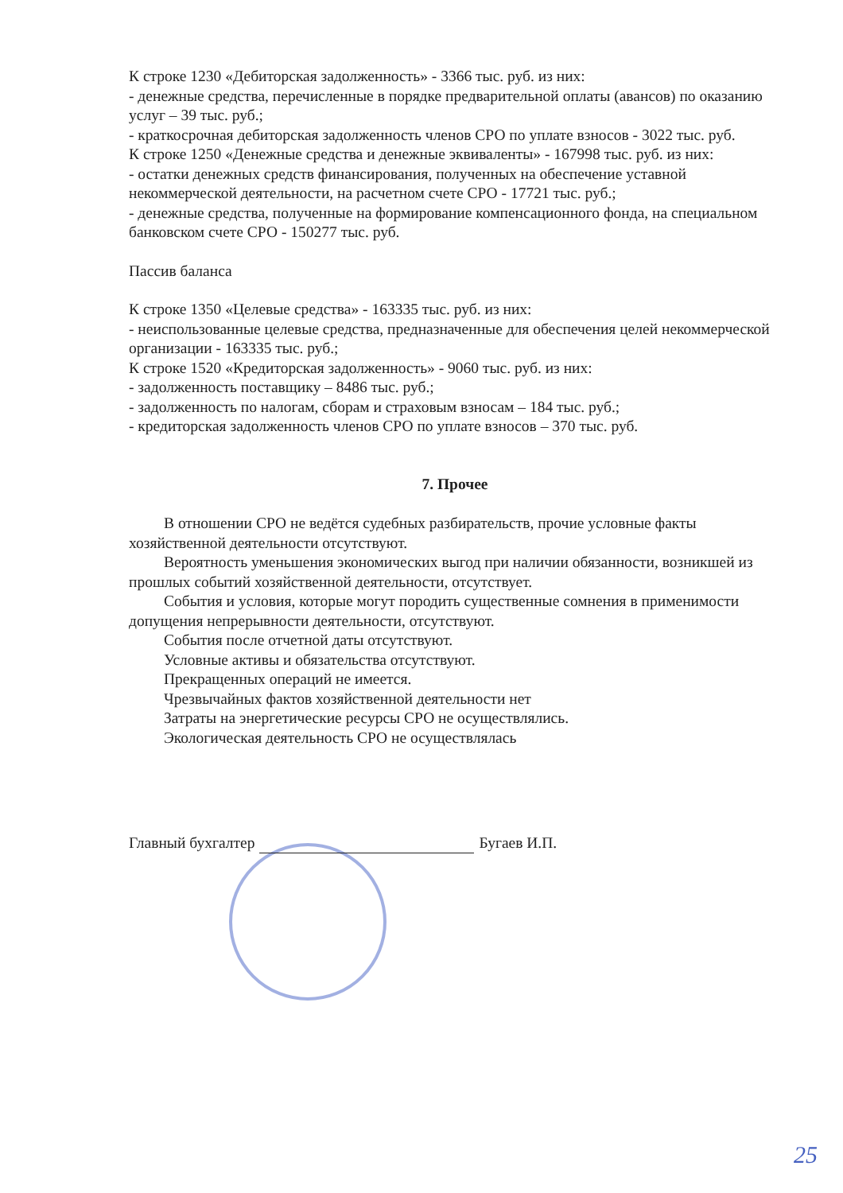К строке 1230 «Дебиторская задолженность» - 3366 тыс. руб. из них:
- денежные средства, перечисленные в порядке предварительной оплаты (авансов) по оказанию услуг – 39 тыс. руб.;
- краткосрочная дебиторская задолженность членов СРО по уплате взносов - 3022 тыс. руб.
К строке 1250 «Денежные средства и денежные эквиваленты» - 167998 тыс. руб. из них:
- остатки денежных средств финансирования, полученных на обеспечение уставной некоммерческой деятельности, на расчетном счете СРО - 17721 тыс. руб.;
- денежные средства, полученные на формирование компенсационного фонда, на специальном банковском счете СРО - 150277 тыс. руб.
Пассив баланса
К строке 1350 «Целевые средства» - 163335 тыс. руб. из них:
- неиспользованные целевые средства, предназначенные для обеспечения целей некоммерческой организации - 163335 тыс. руб.;
К строке 1520 «Кредиторская задолженность» - 9060 тыс. руб. из них:
- задолженность поставщику – 8486 тыс. руб.;
- задолженность по налогам, сборам и страховым взносам – 184 тыс. руб.;
- кредиторская задолженность членов СРО по уплате взносов – 370 тыс. руб.
7. Прочее
В отношении СРО не ведётся судебных разбирательств, прочие условные факты хозяйственной деятельности отсутствуют.
Вероятность уменьшения экономических выгод при наличии обязанности, возникшей из прошлых событий хозяйственной деятельности, отсутствует.
События и условия, которые могут породить существенные сомнения в применимости допущения непрерывности деятельности, отсутствуют.
События после отчетной даты отсутствуют.
Условные активы и обязательства отсутствуют.
Прекращенных операций не имеется.
Чрезвычайных фактов хозяйственной деятельности нет
Затраты на энергетические ресурсы СРО не осуществлялись.
Экологическая деятельность СРО не осуществлялась
Главный бухгалтер Бугаев И.П.
25